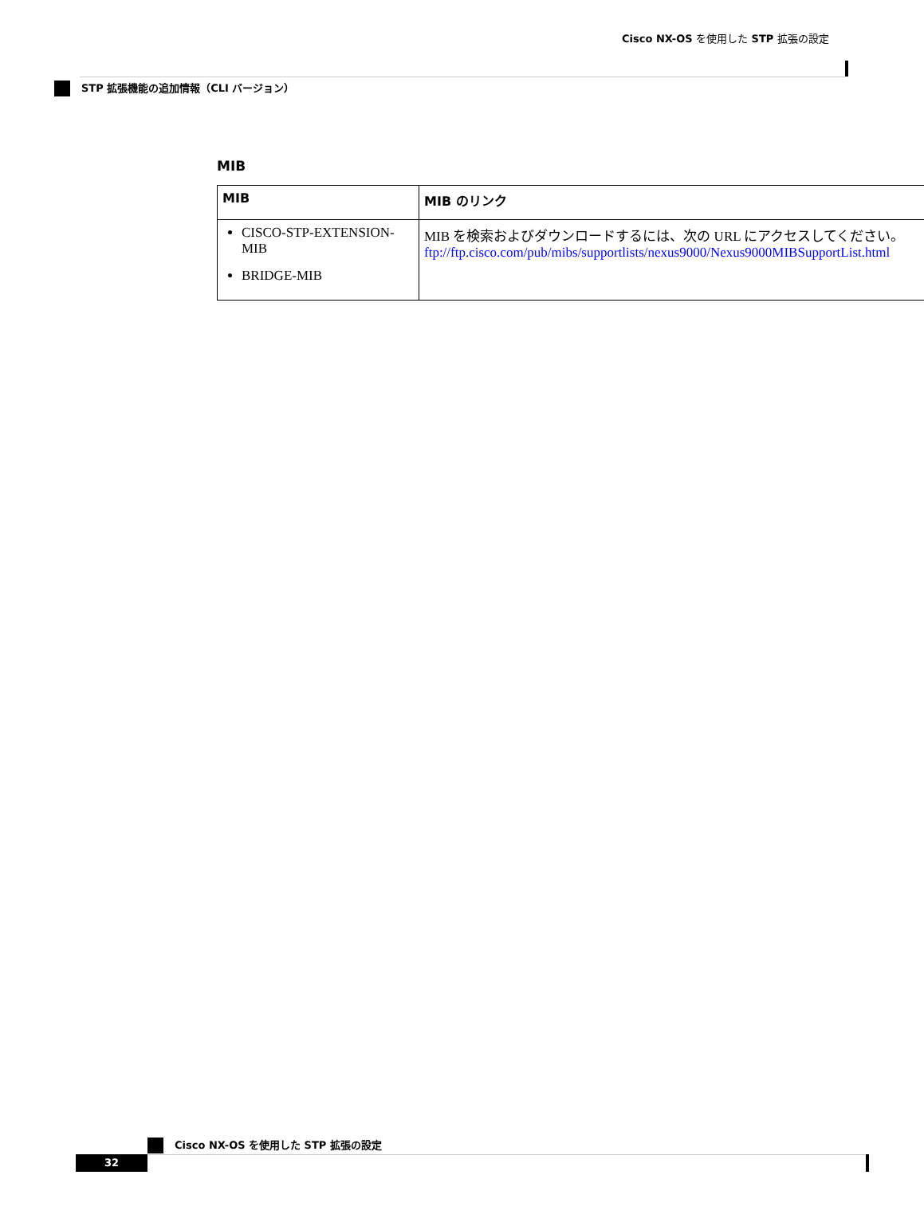Cisco NX-OS を使用した STP 拡張の設定
STP 拡張機能の追加情報（CLI バージョン）
MIB
| MIB | MIB のリンク |
| --- | --- |
| CISCO-STP-EXTENSION-MIB BRIDGE-MIB | MIB を検索およびダウンロードするには、次の URL にアクセスしてください。 ftp://ftp.cisco.com/pub/mibs/supportlists/nexus9000/Nexus9000MIBSupportList.html |
Cisco NX-OS を使用した STP 拡張の設定
32